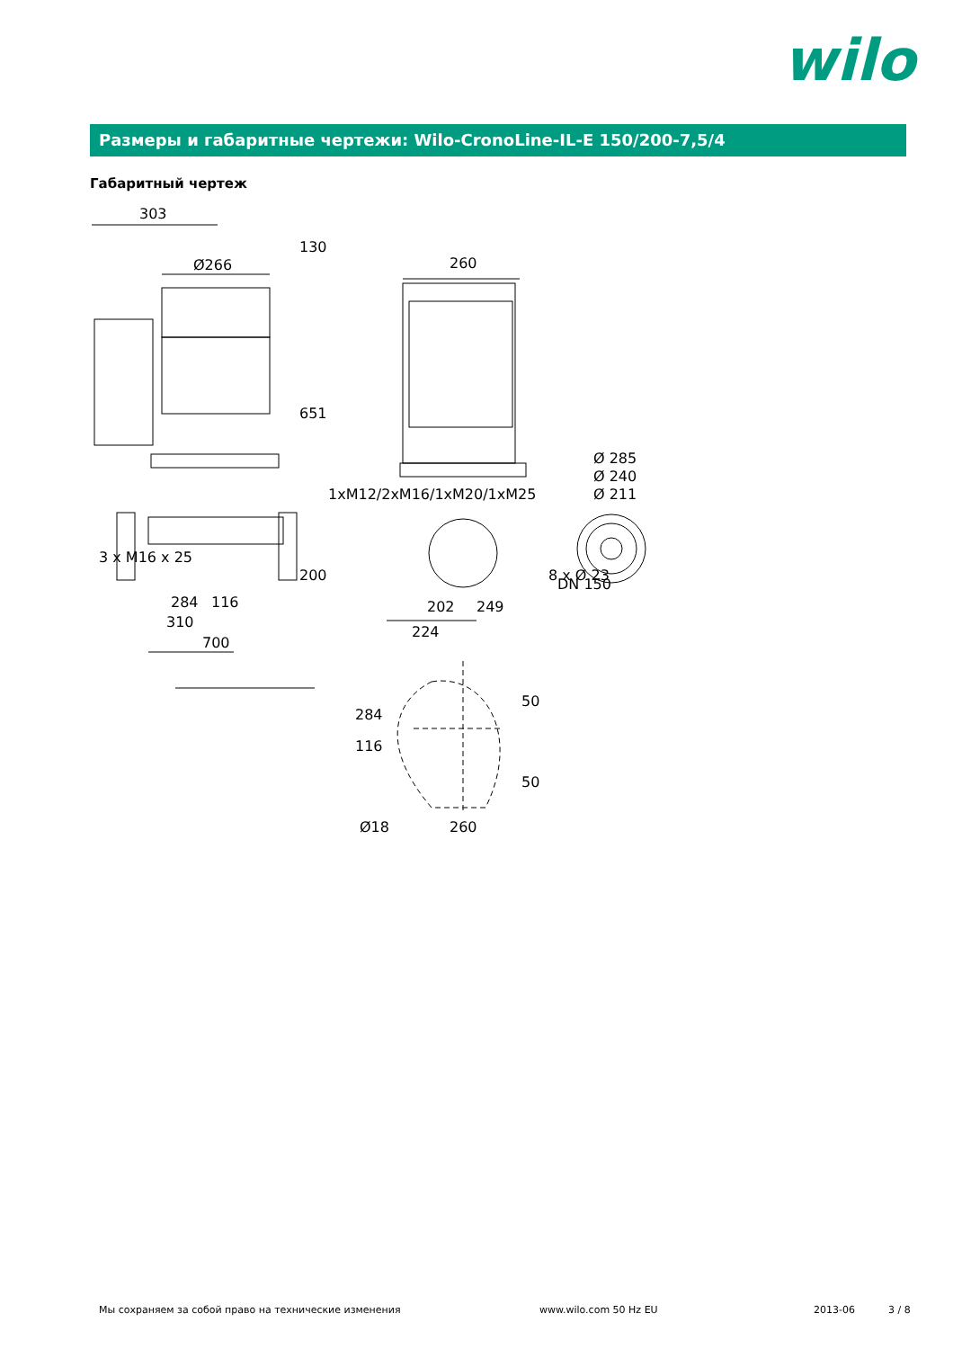wilo
Размеры и габаритные чертежи: Wilo-CronoLine-IL-E 150/200-7,5/4
Габаритный чертеж
303
Ø266
260
130
651
200
3 x M16 x 25
1xM12/2xM16/1xM20/1xM25
284
116
310
700
202
249
224
Ø 285
Ø 240
Ø 211
8 x Ø 23
DN 150
284
116
50
50
Ø18
260
Мы сохраняем за собой право на технические изменения
www.wilo.com 50 Hz EU 2013-06 3 / 8